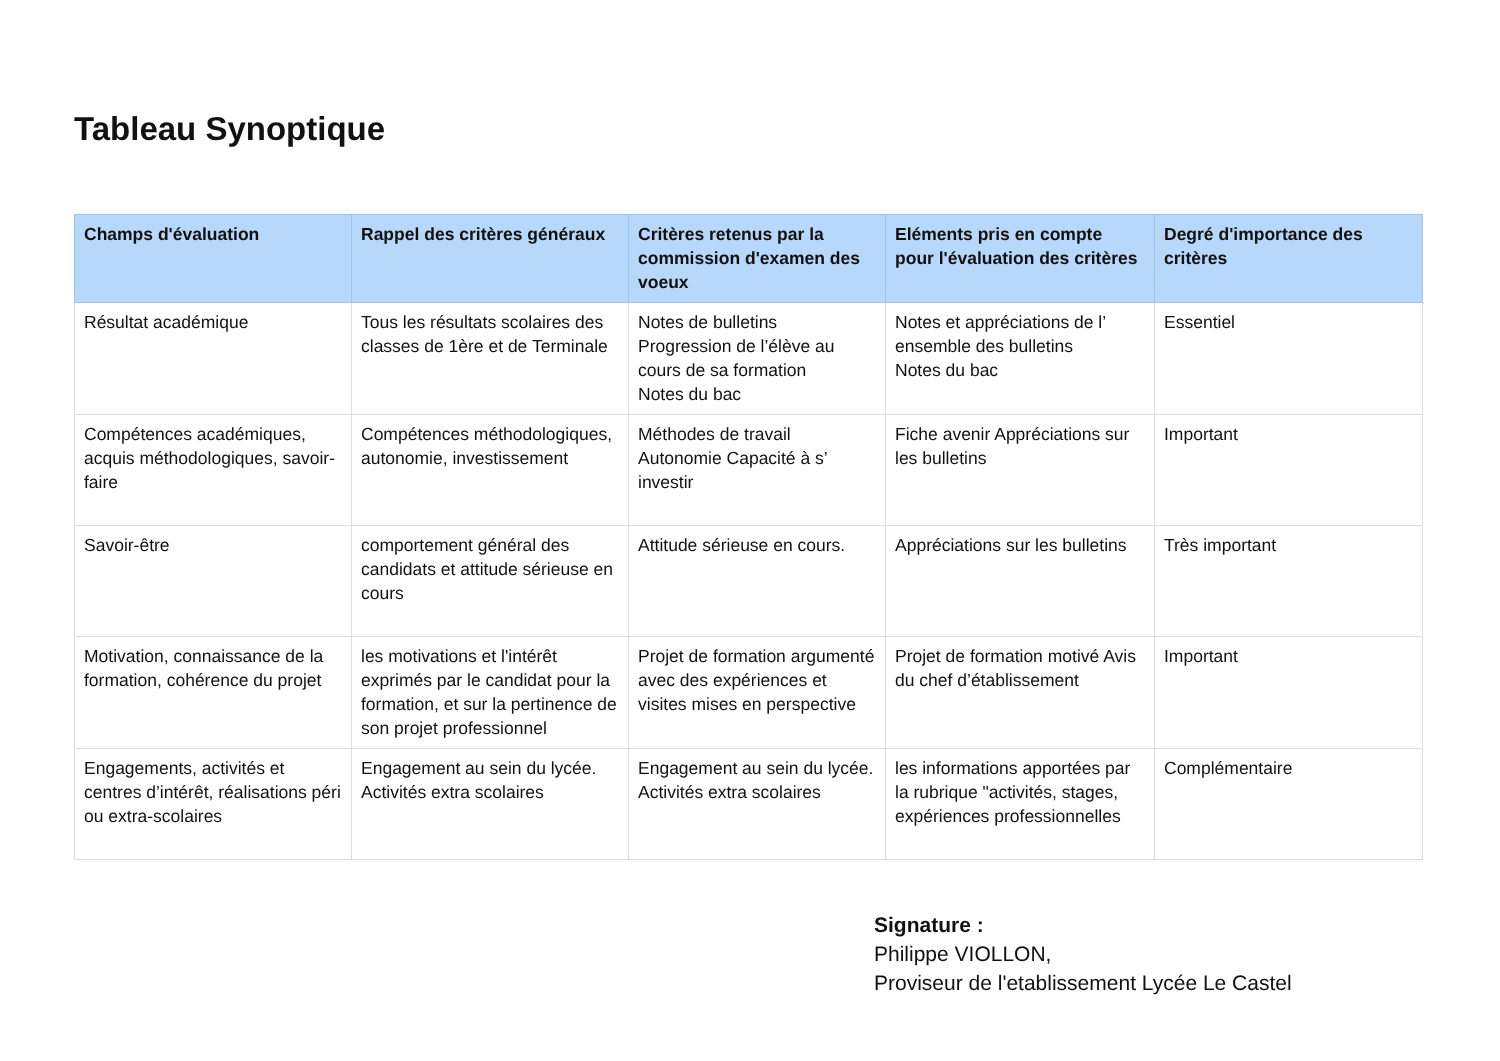Tableau Synoptique
| Champs d'évaluation | Rappel des critères généraux | Critères retenus par la commission d'examen des voeux | Eléments pris en compte pour l'évaluation des critères | Degré d'importance des critères |
| --- | --- | --- | --- | --- |
| Résultat académique | Tous les résultats scolaires des classes de 1ère et de Terminale | Notes de bulletins Progression de l’élève au cours de sa formation Notes du bac | Notes et appréciations de l’ ensemble des bulletins Notes du bac | Essentiel |
| Compétences académiques, acquis méthodologiques, savoir-faire | Compétences méthodologiques, autonomie, investissement | Méthodes de travail Autonomie Capacité à s’ investir | Fiche avenir Appréciations sur les bulletins | Important |
| Savoir-être | comportement général des candidats et attitude sérieuse en cours | Attitude sérieuse en cours. | Appréciations sur les bulletins | Très important |
| Motivation, connaissance de la formation, cohérence du projet | les motivations et l'intérêt exprimés par le candidat pour la formation, et sur la pertinence de son projet professionnel | Projet de formation argumenté avec des expériences et visites mises en perspective | Projet de formation motivé Avis du chef d’établissement | Important |
| Engagements, activités et centres d’intérêt, réalisations péri ou extra-scolaires | Engagement au sein du lycée. Activités extra scolaires | Engagement au sein du lycée. Activités extra scolaires | les informations apportées par la rubrique "activités, stages, expériences professionnelles | Complémentaire |
Signature :
Philippe VIOLLON,
Proviseur de l'etablissement Lycée Le Castel